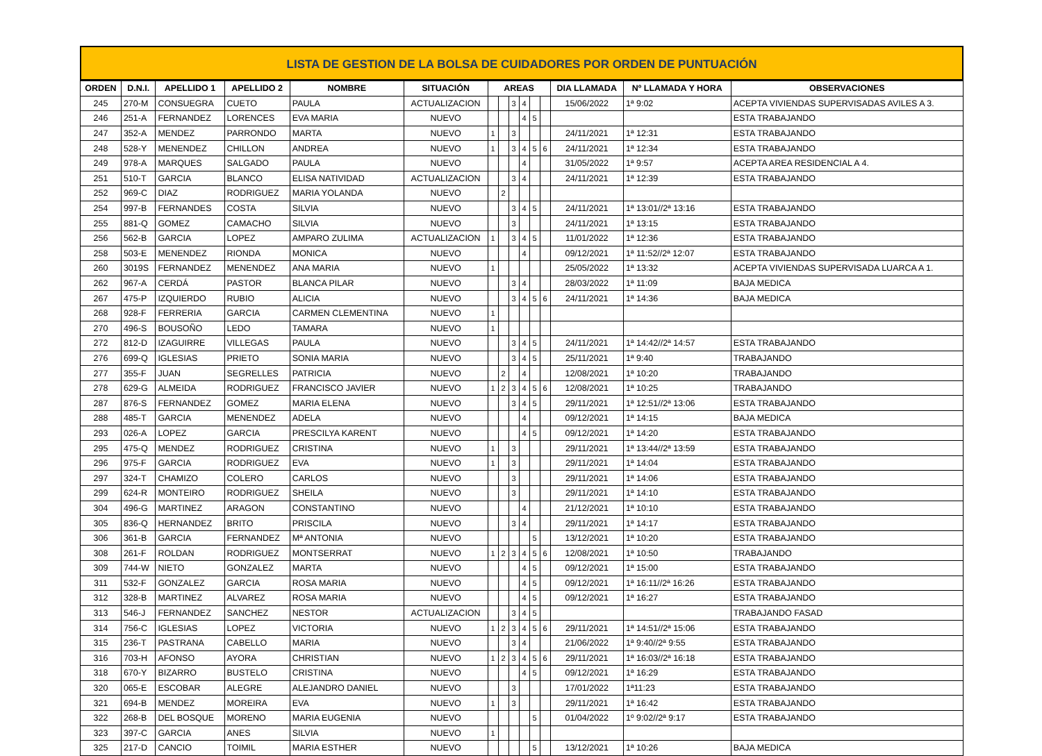LISTA DE GESTION DE LA BOLSA DE CUIDADORES POR ORDEN DE PUNTUACIÓN
| ORDEN | D.N.I. | APELLIDO 1 | APELLIDO 2 | NOMBRE | SITUACIÓN | AREAS | | | | | | DIA LLAMADA | Nº LLAMADA Y HORA | OBSERVACIONES |
| --- | --- | --- | --- | --- | --- | --- | --- | --- | --- | --- | --- | --- | --- | --- |
| 245 | 270-M | CONSUEGRA | CUETO | PAULA | ACTUALIZACION | | | 3 | 4 | | | 15/06/2022 | 1ª 9:02 | ACEPTA VIVIENDAS SUPERVISADAS AVILES A 3. |
| 246 | 251-A | FERNANDEZ | LORENCES | EVA MARIA | NUEVO | | | | 4 | 5 | | | | ESTA TRABAJANDO |
| 247 | 352-A | MENDEZ | PARRONDO | MARTA | NUEVO | 1 | | 3 | | | | 24/11/2021 | 1ª 12:31 | ESTA TRABAJANDO |
| 248 | 528-Y | MENENDEZ | CHILLON | ANDREA | NUEVO | 1 | | 3 | 4 | 5 | 6 | 24/11/2021 | 1ª 12:34 | ESTA TRABAJANDO |
| 249 | 978-A | MARQUES | SALGADO | PAULA | NUEVO | | | | 4 | | | 31/05/2022 | 1ª 9:57 | ACEPTA AREA RESIDENCIAL A 4. |
| 251 | 510-T | GARCIA | BLANCO | ELISA NATIVIDAD | ACTUALIZACION | | | 3 | 4 | | | 24/11/2021 | 1ª 12:39 | ESTA TRABAJANDO |
| 252 | 969-C | DIAZ | RODRIGUEZ | MARIA YOLANDA | NUEVO | | 2 | | | | | | | |
| 254 | 997-B | FERNANDES | COSTA | SILVIA | NUEVO | | | 3 | 4 | 5 | | 24/11/2021 | 1ª 13:01//2ª 13:16 | ESTA TRABAJANDO |
| 255 | 881-Q | GOMEZ | CAMACHO | SILVIA | NUEVO | | | 3 | | | | 24/11/2021 | 1ª 13:15 | ESTA TRABAJANDO |
| 256 | 562-B | GARCIA | LOPEZ | AMPARO ZULIMA | ACTUALIZACION | 1 | | 3 | 4 | 5 | | 11/01/2022 | 1ª 12:36 | ESTA TRABAJANDO |
| 258 | 503-E | MENENDEZ | RIONDA | MONICA | NUEVO | | | | 4 | | | 09/12/2021 | 1ª 11:52//2ª 12:07 | ESTA TRABAJANDO |
| 260 | 3019S | FERNANDEZ | MENENDEZ | ANA MARIA | NUEVO | 1 | | | | | | 25/05/2022 | 1ª 13:32 | ACEPTA VIVIENDAS SUPERVISADA LUARCA A 1. |
| 262 | 967-A | CERDÁ | PASTOR | BLANCA PILAR | NUEVO | | | 3 | 4 | | | 28/03/2022 | 1ª 11:09 | BAJA MEDICA |
| 267 | 475-P | IZQUIERDO | RUBIO | ALICIA | NUEVO | | | 3 | 4 | 5 | 6 | 24/11/2021 | 1ª 14:36 | BAJA MEDICA |
| 268 | 928-F | FERRERIA | GARCIA | CARMEN CLEMENTINA | NUEVO | 1 | | | | | | | | |
| 270 | 496-S | BOUSOÑO | LEDO | TAMARA | NUEVO | 1 | | | | | | | | |
| 272 | 812-D | IZAGUIRRE | VILLEGAS | PAULA | NUEVO | | | 3 | 4 | 5 | | 24/11/2021 | 1ª 14:42//2ª 14:57 | ESTA TRABAJANDO |
| 276 | 699-Q | IGLESIAS | PRIETO | SONIA MARIA | NUEVO | | | 3 | 4 | 5 | | 25/11/2021 | 1ª 9:40 | TRABAJANDO |
| 277 | 355-F | JUAN | SEGRELLES | PATRICIA | NUEVO | | 2 | | 4 | | | 12/08/2021 | 1ª 10:20 | TRABAJANDO |
| 278 | 629-G | ALMEIDA | RODRIGUEZ | FRANCISCO JAVIER | NUEVO | 1 | 2 | 3 | 4 | 5 | 6 | 12/08/2021 | 1ª 10:25 | TRABAJANDO |
| 287 | 876-S | FERNANDEZ | GOMEZ | MARIA ELENA | NUEVO | | | 3 | 4 | 5 | | 29/11/2021 | 1ª 12:51//2ª 13:06 | ESTA TRABAJANDO |
| 288 | 485-T | GARCIA | MENENDEZ | ADELA | NUEVO | | | | 4 | | | 09/12/2021 | 1ª 14:15 | BAJA MEDICA |
| 293 | 026-A | LOPEZ | GARCIA | PRESCILYA KARENT | NUEVO | | | | 4 | 5 | | 09/12/2021 | 1ª 14:20 | ESTA TRABAJANDO |
| 295 | 475-Q | MENDEZ | RODRIGUEZ | CRISTINA | NUEVO | 1 | | 3 | | | | 29/11/2021 | 1ª 13:44//2ª 13:59 | ESTA TRABAJANDO |
| 296 | 975-F | GARCIA | RODRIGUEZ | EVA | NUEVO | 1 | | 3 | | | | 29/11/2021 | 1ª 14:04 | ESTA TRABAJANDO |
| 297 | 324-T | CHAMIZO | COLERO | CARLOS | NUEVO | | | 3 | | | | 29/11/2021 | 1ª 14:06 | ESTA TRABAJANDO |
| 299 | 624-R | MONTEIRO | RODRIGUEZ | SHEILA | NUEVO | | | 3 | | | | 29/11/2021 | 1ª 14:10 | ESTA TRABAJANDO |
| 304 | 496-G | MARTINEZ | ARAGON | CONSTANTINO | NUEVO | | | | 4 | | | 21/12/2021 | 1ª 10:10 | ESTA TRABAJANDO |
| 305 | 836-Q | HERNANDEZ | BRITO | PRISCILA | NUEVO | | | 3 | 4 | | | 29/11/2021 | 1ª 14:17 | ESTA TRABAJANDO |
| 306 | 361-B | GARCIA | FERNANDEZ | Mª ANTONIA | NUEVO | | | | | 5 | | 13/12/2021 | 1ª 10:20 | ESTA TRABAJANDO |
| 308 | 261-F | ROLDAN | RODRIGUEZ | MONTSERRAT | NUEVO | 1 | 2 | 3 | 4 | 5 | 6 | 12/08/2021 | 1ª 10:50 | TRABAJANDO |
| 309 | 744-W | NIETO | GONZALEZ | MARTA | NUEVO | | | | 4 | 5 | | 09/12/2021 | 1ª 15:00 | ESTA TRABAJANDO |
| 311 | 532-F | GONZALEZ | GARCIA | ROSA MARIA | NUEVO | | | | 4 | 5 | | 09/12/2021 | 1ª 16:11//2ª 16:26 | ESTA TRABAJANDO |
| 312 | 328-B | MARTINEZ | ALVAREZ | ROSA MARIA | NUEVO | | | | 4 | 5 | | 09/12/2021 | 1ª 16:27 | ESTA TRABAJANDO |
| 313 | 546-J | FERNANDEZ | SANCHEZ | NESTOR | ACTUALIZACION | | | 3 | 4 | 5 | | | | TRABAJANDO FASAD |
| 314 | 756-C | IGLESIAS | LOPEZ | VICTORIA | NUEVO | 1 | 2 | 3 | 4 | 5 | 6 | 29/11/2021 | 1ª 14:51//2ª 15:06 | ESTA TRABAJANDO |
| 315 | 236-T | PASTRANA | CABELLO | MARIA | NUEVO | | | 3 | 4 | | | 21/06/2022 | 1ª 9:40//2ª 9:55 | ESTA TRABAJANDO |
| 316 | 703-H | AFONSO | AYORA | CHRISTIAN | NUEVO | 1 | 2 | 3 | 4 | 5 | 6 | 29/11/2021 | 1ª 16:03//2ª 16:18 | ESTA TRABAJANDO |
| 318 | 670-Y | BIZARRO | BUSTELO | CRISTINA | NUEVO | | | | 4 | 5 | | 09/12/2021 | 1ª 16:29 | ESTA TRABAJANDO |
| 320 | 065-E | ESCOBAR | ALEGRE | ALEJANDRO DANIEL | NUEVO | | | 3 | | | | 17/01/2022 | 1ª11:23 | ESTA TRABAJANDO |
| 321 | 694-B | MENDEZ | MOREIRA | EVA | NUEVO | 1 | | 3 | | | | 29/11/2021 | 1ª 16:42 | ESTA TRABAJANDO |
| 322 | 268-B | DEL BOSQUE | MORENO | MARIA EUGENIA | NUEVO | | | | | 5 | | 01/04/2022 | 1º 9:02//2ª 9:17 | ESTA TRABAJANDO |
| 323 | 397-C | GARCIA | ANES | SILVIA | NUEVO | 1 | | | | | | | | |
| 325 | 217-D | CANCIO | TOIMIL | MARIA ESTHER | NUEVO | | | | | 5 | | 13/12/2021 | 1ª 10:26 | BAJA MEDICA |